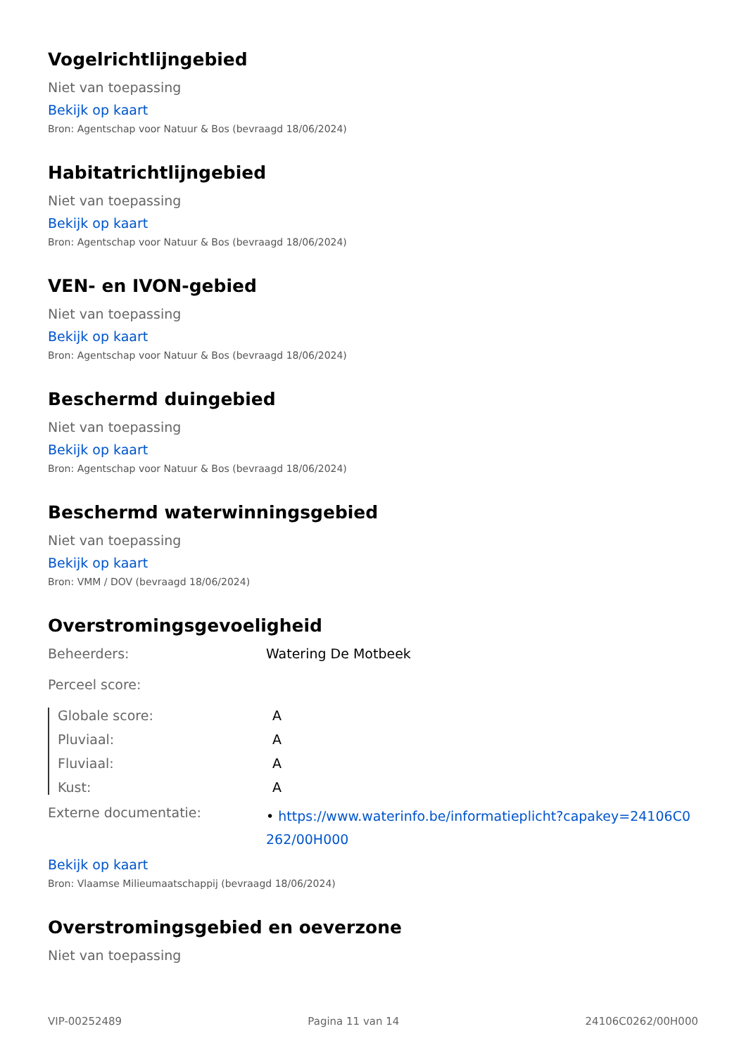Vogelrichtlijngebied
Niet van toepassing
Bekijk op kaart
Bron: Agentschap voor Natuur & Bos (bevraagd 18/06/2024)
Habitatrichtlijngebied
Niet van toepassing
Bekijk op kaart
Bron: Agentschap voor Natuur & Bos (bevraagd 18/06/2024)
VEN- en IVON-gebied
Niet van toepassing
Bekijk op kaart
Bron: Agentschap voor Natuur & Bos (bevraagd 18/06/2024)
Beschermd duingebied
Niet van toepassing
Bekijk op kaart
Bron: Agentschap voor Natuur & Bos (bevraagd 18/06/2024)
Beschermd waterwinningsgebied
Niet van toepassing
Bekijk op kaart
Bron: VMM / DOV (bevraagd 18/06/2024)
Overstromingsgevoeligheid
Beheerders: Watering De Motbeek
Perceel score:
Globale score: A
Pluviaal: A
Fluviaal: A
Kust: A
Externe documentatie: • https://www.waterinfo.be/informatieplicht?capakey=24106C0262/00H000
Bekijk op kaart
Bron: Vlaamse Milieumaatschappij (bevraagd 18/06/2024)
Overstromingsgebied en oeverzone
Niet van toepassing
VIP-00252489 Pagina 11 van 14 24106C0262/00H000